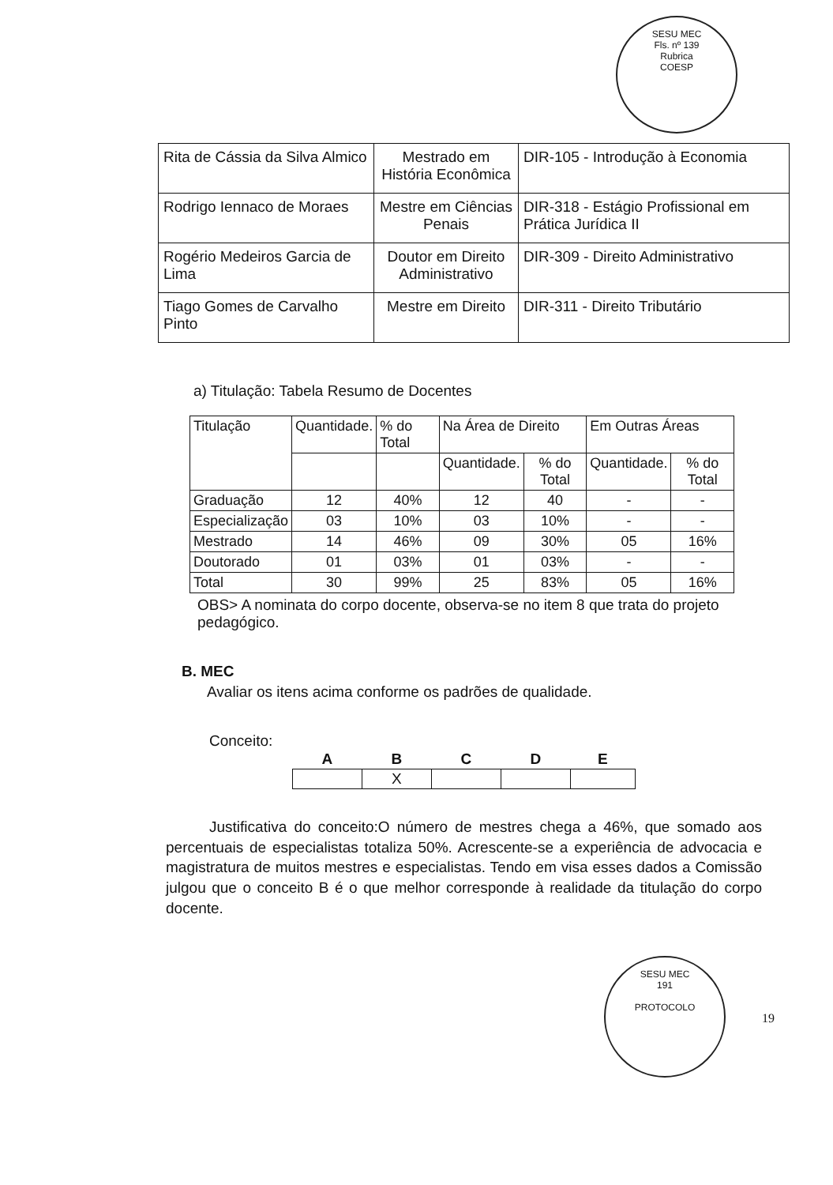SESU MEC
Fls. nº 139
Rubrica
COESP
| Rita de Cássia da Silva Almico | Mestrado em História Econômica | DIR-105 - Introdução à Economia |
| Rodrigo Iennaco de Moraes | Mestre em Ciências Penais | DIR-318 - Estágio Profissional em Prática Jurídica II |
| Rogério Medeiros Garcia de Lima | Doutor em Direito Administrativo | DIR-309 - Direito Administrativo |
| Tiago Gomes de Carvalho Pinto | Mestre em Direito | DIR-311 - Direito Tributário |
a) Titulação: Tabela Resumo de Docentes
| Titulação | Quantidade. | % do Total | Na Área de Direito | | Em Outras Áreas | |
| --- | --- | --- | --- | --- | --- | --- |
| | | | Quantidade. | % do Total | Quantidade. | % do Total |
| Graduação | 12 | 40% | 12 | 40 | - | - |
| Especialização | 03 | 10% | 03 | 10% | - | - |
| Mestrado | 14 | 46% | 09 | 30% | 05 | 16% |
| Doutorado | 01 | 03% | 01 | 03% | - | - |
| Total | 30 | 99% | 25 | 83% | 05 | 16% |
OBS> A nominata do corpo docente, observa-se no item 8 que trata do projeto pedagógico.
B. MEC
Avaliar os itens acima conforme os padrões de qualidade.
Conceito:
| A | B | C | D | E |
| --- | --- | --- | --- | --- |
| | X | | | |
Justificativa do conceito:O número de mestres chega a 46%, que somado aos percentuais de especialistas totaliza 50%. Acrescente-se a experiência de advocacia e magistratura de muitos mestres e especialistas. Tendo em visa esses dados a Comissão julgou que o conceito B é o que melhor corresponde à realidade da titulação do corpo docente.
SESU MEC
191
PROTOCOLO
19